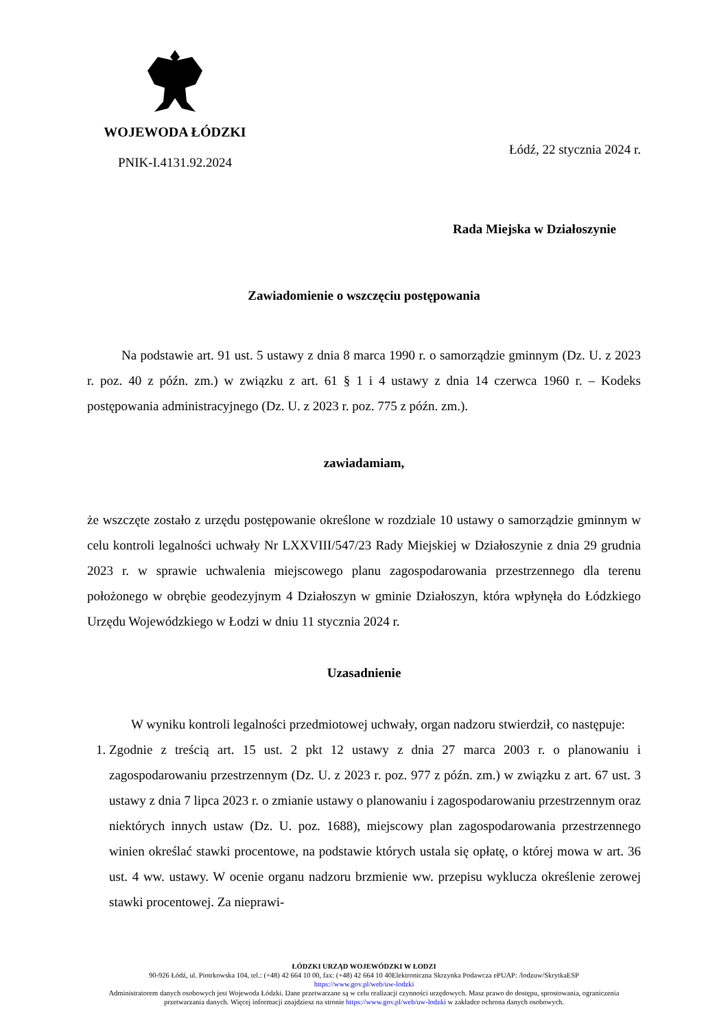WOJEWODA ŁÓDZKI
PNIK-I.4131.92.2024
Łódź, 22 stycznia 2024 r.
Rada Miejska w Działoszynie
Zawiadomienie o wszczęciu postępowania
Na podstawie art. 91 ust. 5 ustawy z dnia 8 marca 1990 r. o samorządzie gminnym (Dz. U. z 2023 r. poz. 40 z późn. zm.) w związku z art. 61 § 1 i 4 ustawy z dnia 14 czerwca 1960 r. – Kodeks postępowania administracyjnego (Dz. U. z 2023 r. poz. 775 z późn. zm.).
zawiadamiam,
że wszczęte zostało z urzędu postępowanie określone w rozdziale 10 ustawy o samorządzie gminnym w celu kontroli legalności uchwały Nr LXXVIII/547/23 Rady Miejskiej w Działoszynie z dnia 29 grudnia 2023 r. w sprawie uchwalenia miejscowego planu zagospodarowania przestrzennego dla terenu położonego w obrębie geodezyjnym 4 Działoszyn w gminie Działoszyn, która wpłynęła do Łódzkiego Urzędu Wojewódzkiego w Łodzi w dniu 11 stycznia 2024 r.
Uzasadnienie
W wyniku kontroli legalności przedmiotowej uchwały, organ nadzoru stwierdził, co następuje:
1. Zgodnie z treścią art. 15 ust. 2 pkt 12 ustawy z dnia 27 marca 2003 r. o planowaniu i zagospodarowaniu przestrzennym (Dz. U. z 2023 r. poz. 977 z późn. zm.) w związku z art. 67 ust. 3 ustawy z dnia 7 lipca 2023 r. o zmianie ustawy o planowaniu i zagospodarowaniu przestrzennym oraz niektórych innych ustaw (Dz. U. poz. 1688), miejscowy plan zagospodarowania przestrzennego winien określać stawki procentowe, na podstawie których ustala się opłatę, o której mowa w art. 36 ust. 4 ww. ustawy. W ocenie organu nadzoru brzmienie ww. przepisu wyklucza określenie zerowej stawki procentowej. Za nieprawi-
ŁÓDZKI URZĄD WOJEWÓDZKI W ŁODZI
90-926 Łódź, ul. Piotrkowska 104, tel.: (+48) 42 664 10 00, fax: (+48) 42 664 10 40Elektroniczna Skrzynka Podawcza ePUAP: /lodzuw/SkrytkaESP
https://www.gov.pl/web/uw-lodzki
Administratorem danych osobowych jest Wojewoda Łódzki. Dane przetwarzane są w celu realizacji czynności urzędowych. Masz prawo do dostępu, sprostowania, ograniczenia przetwarzania danych. Więcej informacji znajdziesz na stronie https://www.gov.pl/web/uw-lodzki w zakładce ochrona danych osobowych.